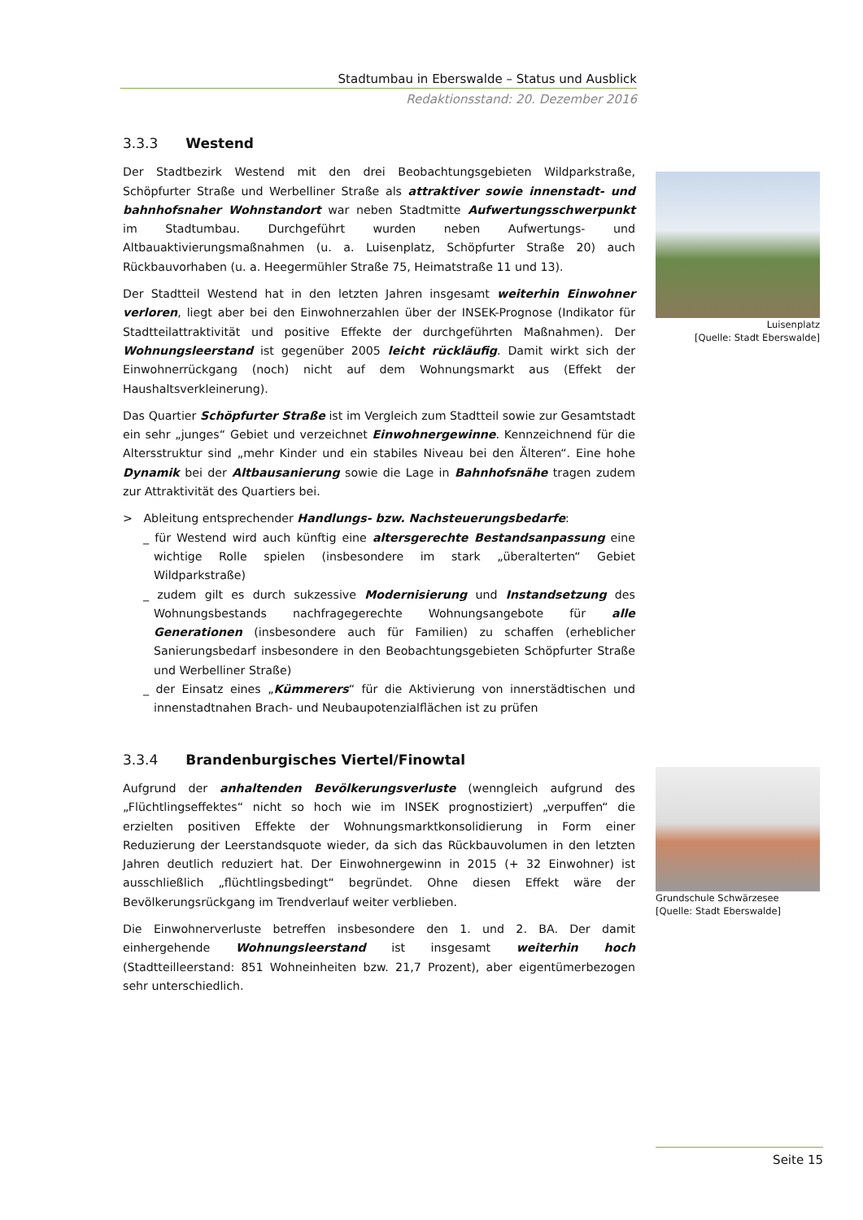Stadtumbau in Eberswalde – Status und Ausblick
Redaktionsstand: 20. Dezember 2016
3.3.3 Westend
Der Stadtbezirk Westend mit den drei Beobachtungsgebieten Wildparkstraße, Schöpfurter Straße und Werbelliner Straße als attraktiver sowie innenstadt- und bahnhofsnaher Wohnstandort war neben Stadtmitte Aufwertungsschwerpunkt im Stadtumbau. Durchgeführt wurden neben Aufwertungs- und Altbauaktivierungsmaßnahmen (u. a. Luisenplatz, Schöpfurter Straße 20) auch Rückbauvorhaben (u. a. Heegermühler Straße 75, Heimatstraße 11 und 13).
Der Stadtteil Westend hat in den letzten Jahren insgesamt weiterhin Einwohner verloren, liegt aber bei den Einwohnerzahlen über der INSEK-Prognose (Indikator für Stadtteilattraktivität und positive Effekte der durchgeführten Maßnahmen). Der Wohnungsleerstand ist gegenüber 2005 leicht rückläufig. Damit wirkt sich der Einwohnerrückgang (noch) nicht auf dem Wohnungsmarkt aus (Effekt der Haushaltsverkleinerung).
Das Quartier Schöpfurter Straße ist im Vergleich zum Stadtteil sowie zur Gesamtstadt ein sehr „junges“ Gebiet und verzeichnet Einwohnergewinne. Kennzeichnend für die Altersstruktur sind „mehr Kinder und ein stabiles Niveau bei den Älteren“. Eine hohe Dynamik bei der Altbausanierung sowie die Lage in Bahnhofsnähe tragen zudem zur Attraktivität des Quartiers bei.
> Ableitung entsprechender Handlungs- bzw. Nachsteuerungsbedarfe:
_ für Westend wird auch künftig eine altersgerechte Bestandsanpassung eine wichtige Rolle spielen (insbesondere im stark „überalterten“ Gebiet Wildparkstraße)
_ zudem gilt es durch sukzessive Modernisierung und Instandsetzung des Wohnungsbestands nachfragegerechte Wohnungsangebote für alle Generationen (insbesondere auch für Familien) zu schaffen (erheblicher Sanierungsbedarf insbesondere in den Beobachtungsgebieten Schöpfurter Straße und Werbelliner Straße)
_ der Einsatz eines „Kümmerers“ für die Aktivierung von innerstädtischen und innenstadtnahen Brach- und Neubaupotenzialflächen ist zu prüfen
3.3.4 Brandenburgisches Viertel/Finowtal
Aufgrund der anhaltenden Bevölkerungsverluste (wenngleich aufgrund des „Flüchtlingseffektes“ nicht so hoch wie im INSEK prognostiziert) „verpuffen“ die erzielten positiven Effekte der Wohnungsmarktkonsolidierung in Form einer Reduzierung der Leerstandsquote wieder, da sich das Rückbauvolumen in den letzten Jahren deutlich reduziert hat. Der Einwohnergewinn in 2015 (+ 32 Einwohner) ist ausschließlich „flüchtlingsbedingt“ begründet. Ohne diesen Effekt wäre der Bevölkerungsrückgang im Trendverlauf weiter verblieben.
Die Einwohnerverluste betreffen insbesondere den 1. und 2. BA. Der damit einhergehende Wohnungsleerstand ist insgesamt weiterhin hoch (Stadtteilleerstand: 851 Wohneinheiten bzw. 21,7 Prozent), aber eigentümerbezogen sehr unterschiedlich.
Luisenplatz
[Quelle: Stadt Eberswalde]
Grundschule Schwärzesee
[Quelle: Stadt Eberswalde]
Seite 15